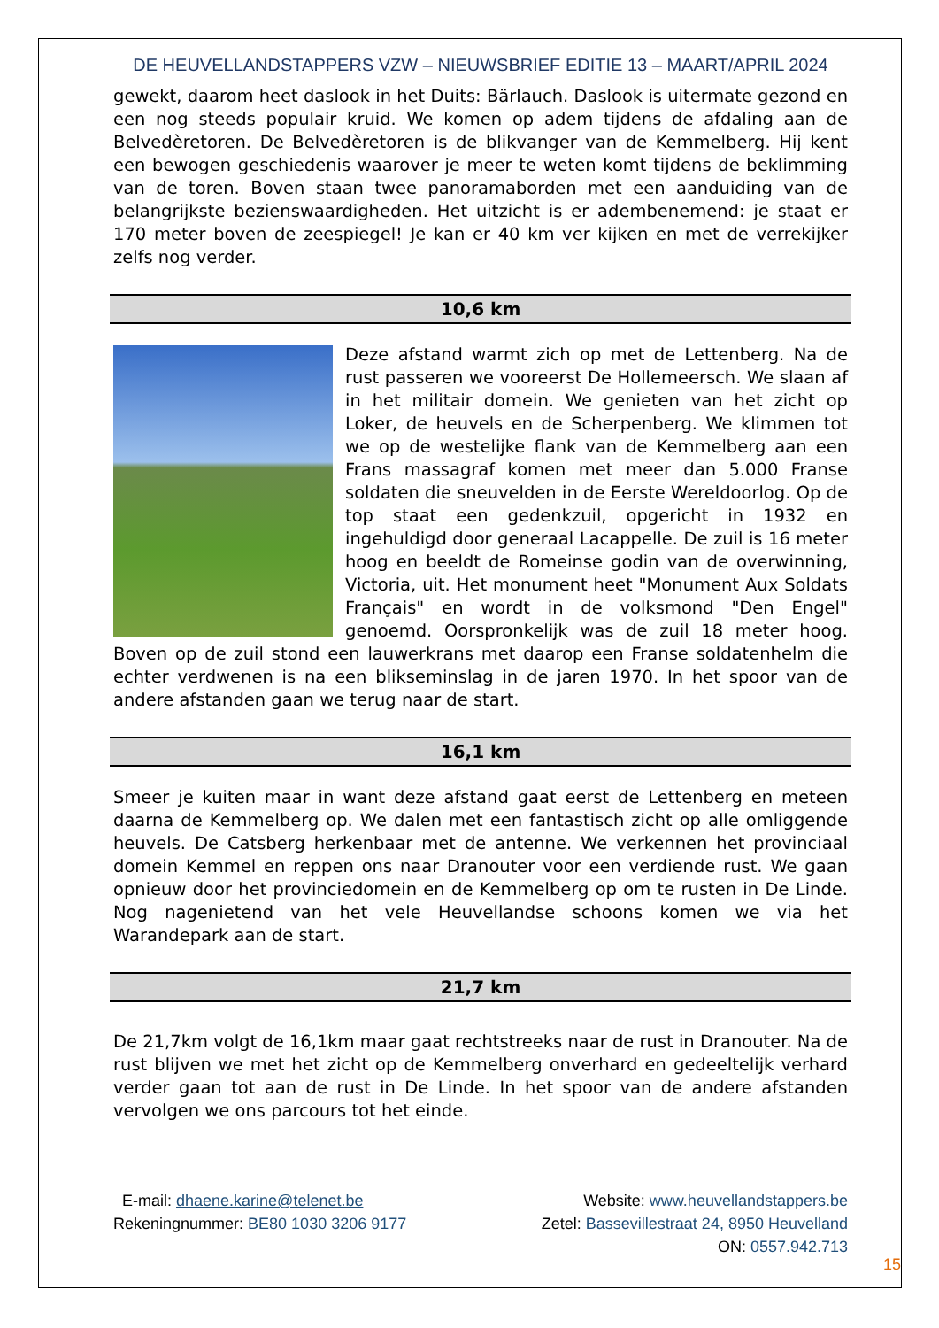DE HEUVELLANDSTAPPERS VZW – NIEUWSBRIEF EDITIE 13 – MAART/APRIL 2024
gewekt, daarom heet daslook in het Duits: Bärlauch. Daslook is uitermate gezond en een nog steeds populair kruid. We komen op adem tijdens de afdaling aan de Belvedèretoren. De Belvedèretoren is de blikvanger van de Kemmelberg. Hij kent een bewogen geschiedenis waarover je meer te weten komt tijdens de beklimming van de toren. Boven staan twee panoramaborden met een aanduiding van de belangrijkste bezienswaardigheden. Het uitzicht is er adembenemend: je staat er 170 meter boven de zeespiegel! Je kan er 40 km ver kijken en met de verrekijker zelfs nog verder.
10,6 km
Deze afstand warmt zich op met de Lettenberg. Na de rust passeren we vooreerst De Hollemeersch. We slaan af in het militair domein. We genieten van het zicht op Loker, de heuvels en de Scherpenberg. We klimmen tot we op de westelijke flank van de Kemmelberg aan een Frans massagraf komen met meer dan 5.000 Franse soldaten die sneuvelden in de Eerste Wereldoorlog. Op de top staat een gedenkzuil, opgericht in 1932 en ingehuldigd door generaal Lacappelle. De zuil is 16 meter hoog en beeldt de Romeinse godin van de overwinning, Victoria, uit. Het monument heet "Monument Aux Soldats Français" en wordt in de volksmond "Den Engel" genoemd. Oorspronkelijk was de zuil 18 meter hoog. Boven op de zuil stond een lauwerkrans met daarop een Franse soldatenhelm die echter verdwenen is na een blikseminslag in de jaren 1970. In het spoor van de andere afstanden gaan we terug naar de start.
16,1 km
Smeer je kuiten maar in want deze afstand gaat eerst de Lettenberg en meteen daarna de Kemmelberg op. We dalen met een fantastisch zicht op alle omliggende heuvels. De Catsberg herkenbaar met de antenne. We verkennen het provinciaal domein Kemmel en reppen ons naar Dranouter voor een verdiende rust. We gaan opnieuw door het provinciedomein en de Kemmelberg op om te rusten in De Linde. Nog nagenietend van het vele Heuvellandse schoons komen we via het Warandepark aan de start.
21,7 km
De 21,7km volgt de 16,1km maar gaat rechtstreeks naar de rust in Dranouter. Na de rust blijven we met het zicht op de Kemmelberg onverhard en gedeeltelijk verhard verder gaan tot aan de rust in De Linde. In het spoor van de andere afstanden vervolgen we ons parcours tot het einde.
E-mail: dhaene.karine@telenet.be Website: www.heuvellandstappers.be
Rekeningnummer: BE80 1030 3206 9177 Zetel: Bassevillestraat 24, 8950 Heuvelland
ON: 0557.942.713
15